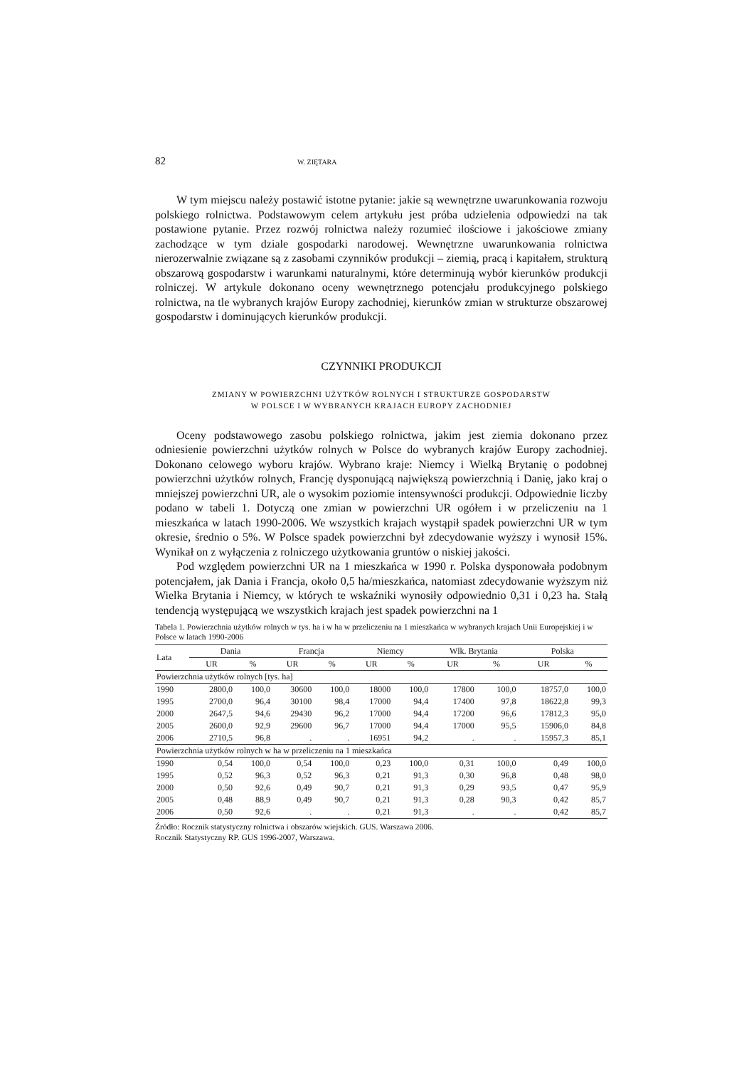82 W. ZIĘTARA
W tym miejscu należy postawić istotne pytanie: jakie są wewnętrzne uwarunkowania rozwoju polskiego rolnictwa. Podstawowym celem artykułu jest próba udzielenia odpowiedzi na tak postawione pytanie. Przez rozwój rolnictwa należy rozumieć ilościowe i jakościowe zmiany zachodzące w tym dziale gospodarki narodowej. Wewnętrzne uwarunkowania rolnictwa nierozerwalnie związane są z zasobami czynników produkcji – ziemią, pracą i kapitałem, strukturą obszarową gospodarstw i warunkami naturalnymi, które determinują wybór kierunków produkcji rolniczej. W artykule dokonano oceny wewnętrznego potencjału produkcyjnego polskiego rolnictwa, na tle wybranych krajów Europy zachodniej, kierunków zmian w strukturze obszarowej gospodarstw i dominujących kierunków produkcji.
CZYNNIKI PRODUKCJI
ZMIANY W POWIERZCHNI UŻYTKÓW ROLNYCH I STRUKTURZE GOSPODARSTW
W POLSCE I W WYBRANYCH KRAJACH EUROPY ZACHODNIEJ
Oceny podstawowego zasobu polskiego rolnictwa, jakim jest ziemia dokonano przez odniesienie powierzchni użytków rolnych w Polsce do wybranych krajów Europy zachodniej. Dokonano celowego wyboru krajów. Wybrano kraje: Niemcy i Wielką Brytanię o podobnej powierzchni użytków rolnych, Francję dysponującą największą powierzchnią i Danię, jako kraj o mniejszej powierzchni UR, ale o wysokim poziomie intensywności produkcji. Odpowiednie liczby podano w tabeli 1. Dotyczą one zmian w powierzchni UR ogółem i w przeliczeniu na 1 mieszkańca w latach 1990-2006. We wszystkich krajach wystąpił spadek powierzchni UR w tym okresie, średnio o 5%. W Polsce spadek powierzchni był zdecydowanie wyższy i wynosił 15%. Wynikał on z wyłączenia z rolniczego użytkowania gruntów o niskiej jakości.
Pod względem powierzchni UR na 1 mieszkańca w 1990 r. Polska dysponowała podobnym potencjałem, jak Dania i Francja, około 0,5 ha/mieszkańca, natomiast zdecydowanie wyższym niż Wielka Brytania i Niemcy, w których te wskaźniki wynosiły odpowiednio 0,31 i 0,23 ha. Stałą tendencją występującą we wszystkich krajach jest spadek powierzchni na 1
Tabela 1. Powierzchnia użytków rolnych w tys. ha i w ha w przeliczeniu na 1 mieszkańca w wybranych krajach Unii Europejskiej i w Polsce w latach 1990-2006
| Lata | Dania | | Francja | | Niemcy | | Wlk. Brytania | | Polska | |
| --- | --- | --- | --- | --- | --- | --- | --- | --- | --- | --- |
| | UR | % | UR | % | UR | % | UR | % | UR | % |
| Powierzchnia użytków rolnych [tys. ha] | | | | | | | | | | |
| 1990 | 2800,0 | 100,0 | 30600 | 100,0 | 18000 | 100,0 | 17800 | 100,0 | 18757,0 | 100,0 |
| 1995 | 2700,0 | 96,4 | 30100 | 98,4 | 17000 | 94,4 | 17400 | 97,8 | 18622,8 | 99,3 |
| 2000 | 2647,5 | 94,6 | 29430 | 96,2 | 17000 | 94,4 | 17200 | 96,6 | 17812,3 | 95,0 |
| 2005 | 2600,0 | 92,9 | 29600 | 96,7 | 17000 | 94,4 | 17000 | 95,5 | 15906,0 | 84,8 |
| 2006 | 2710,5 | 96,8 | . | . | 16951 | 94,2 | . | . | 15957,3 | 85,1 |
| Powierzchnia użytków rolnych w ha w przeliczeniu na 1 mieszkańca | | | | | | | | | | |
| 1990 | 0,54 | 100,0 | 0,54 | 100,0 | 0,23 | 100,0 | 0,31 | 100,0 | 0,49 | 100,0 |
| 1995 | 0,52 | 96,3 | 0,52 | 96,3 | 0,21 | 91,3 | 0,30 | 96,8 | 0,48 | 98,0 |
| 2000 | 0,50 | 92,6 | 0,49 | 90,7 | 0,21 | 91,3 | 0,29 | 93,5 | 0,47 | 95,9 |
| 2005 | 0,48 | 88,9 | 0,49 | 90,7 | 0,21 | 91,3 | 0,28 | 90,3 | 0,42 | 85,7 |
| 2006 | 0,50 | 92,6 | . | . | 0,21 | 91,3 | . | . | 0,42 | 85,7 |
Źródło: Rocznik statystyczny rolnictwa i obszarów wiejskich. GUS. Warszawa 2006.
Rocznik Statystyczny RP. GUS 1996-2007, Warszawa.